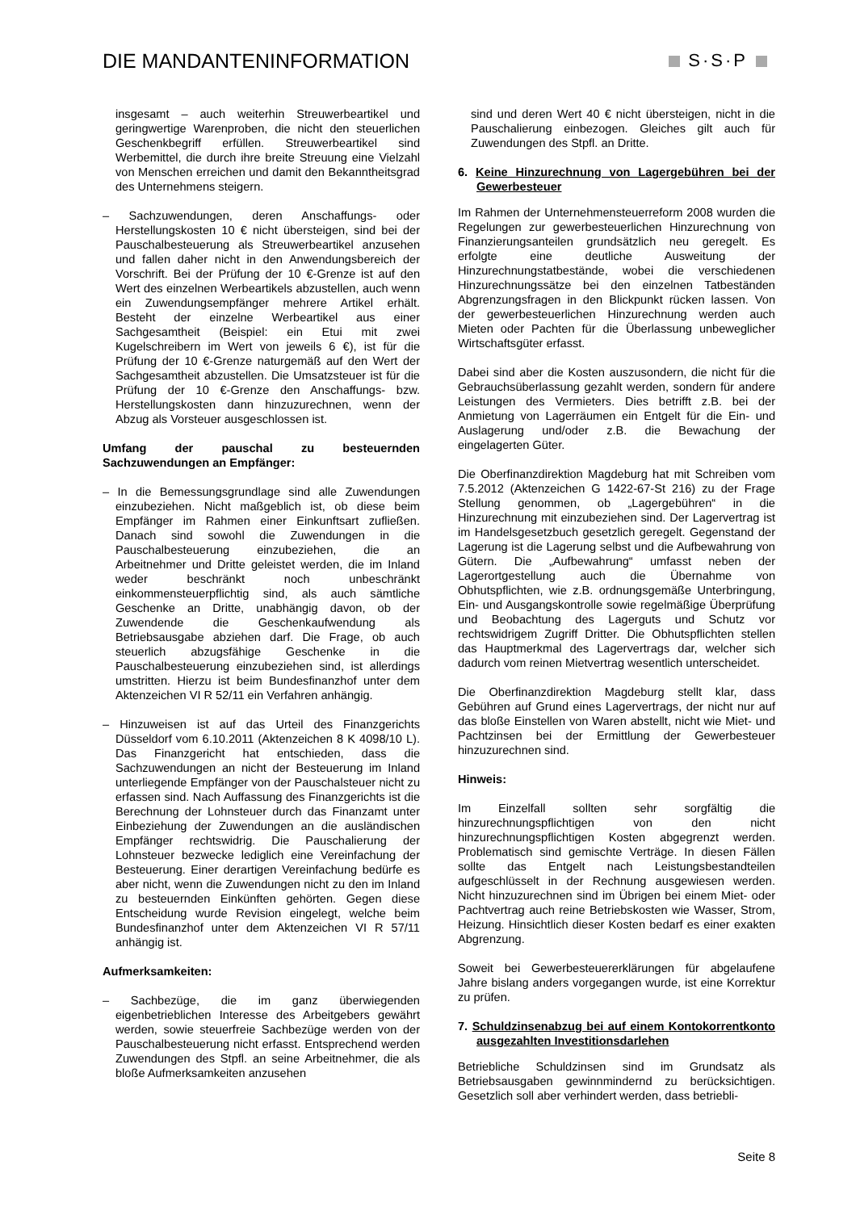DIE MANDANTENINFORMATION S·S·P
insgesamt – auch weiterhin Streuwerbeartikel und geringwertige Warenproben, die nicht den steuerlichen Geschenkbegriff erfüllen. Streuwerbeartikel sind Werbemittel, die durch ihre breite Streuung eine Vielzahl von Menschen erreichen und damit den Bekanntheitsgrad des Unternehmens steigern.
– Sachzuwendungen, deren Anschaffungs- oder Herstellungskosten 10 € nicht übersteigen, sind bei der Pauschalbesteuerung als Streuwerbeartikel anzusehen und fallen daher nicht in den Anwendungsbereich der Vorschrift. Bei der Prüfung der 10 €-Grenze ist auf den Wert des einzelnen Werbeartikels abzustellen, auch wenn ein Zuwendungsempfänger mehrere Artikel erhält. Besteht der einzelne Werbeartikel aus einer Sachgesamtheit (Beispiel: ein Etui mit zwei Kugelschreibern im Wert von jeweils 6 €), ist für die Prüfung der 10 €-Grenze naturgemäß auf den Wert der Sachgesamtheit abzustellen. Die Umsatzsteuer ist für die Prüfung der 10 €-Grenze den Anschaffungs- bzw. Herstellungskosten dann hinzuzurechnen, wenn der Abzug als Vorsteuer ausgeschlossen ist.
Umfang der pauschal zu besteuernden Sachzuwendungen an Empfänger:
– In die Bemessungsgrundlage sind alle Zuwendungen einzubeziehen. Nicht maßgeblich ist, ob diese beim Empfänger im Rahmen einer Einkunftsart zufließen. Danach sind sowohl die Zuwendungen in die Pauschalbesteuerung einzubeziehen, die an Arbeitnehmer und Dritte geleistet werden, die im Inland weder beschränkt noch unbeschränkt einkommensteuerpflichtig sind, als auch sämtliche Geschenke an Dritte, unabhängig davon, ob der Zuwendende die Geschenkaufwendung als Betriebsausgabe abziehen darf. Die Frage, ob auch steuerlich abzugsfähige Geschenke in die Pauschalbesteuerung einzubeziehen sind, ist allerdings umstritten. Hierzu ist beim Bundesfinanzhof unter dem Aktenzeichen VI R 52/11 ein Verfahren anhängig.
– Hinzuweisen ist auf das Urteil des Finanzgerichts Düsseldorf vom 6.10.2011 (Aktenzeichen 8 K 4098/10 L). Das Finanzgericht hat entschieden, dass die Sachzuwendungen an nicht der Besteuerung im Inland unterliegende Empfänger von der Pauschalsteuer nicht zu erfassen sind. Nach Auffassung des Finanzgerichts ist die Berechnung der Lohnsteuer durch das Finanzamt unter Einbeziehung der Zuwendungen an die ausländischen Empfänger rechtswidrig. Die Pauschalierung der Lohnsteuer bezwecke lediglich eine Vereinfachung der Besteuerung. Einer derartigen Vereinfachung bedürfe es aber nicht, wenn die Zuwendungen nicht zu den im Inland zu besteuernden Einkünften gehörten. Gegen diese Entscheidung wurde Revision eingelegt, welche beim Bundesfinanzhof unter dem Aktenzeichen VI R 57/11 anhängig ist.
Aufmerksamkeiten:
– Sachbezüge, die im ganz überwiegenden eigenbetrieblichen Interesse des Arbeitgebers gewährt werden, sowie steuerfreie Sachbezüge werden von der Pauschalbesteuerung nicht erfasst. Entsprechend werden Zuwendungen des Stpfl. an seine Arbeitnehmer, die als bloße Aufmerksamkeiten anzusehen
sind und deren Wert 40 € nicht übersteigen, nicht in die Pauschalierung einbezogen. Gleiches gilt auch für Zuwendungen des Stpfl. an Dritte.
6. Keine Hinzurechnung von Lagergebühren bei der Gewerbesteuer
Im Rahmen der Unternehmensteuerreform 2008 wurden die Regelungen zur gewerbesteuerlichen Hinzurechnung von Finanzierungsanteilen grundsätzlich neu geregelt. Es erfolgte eine deutliche Ausweitung der Hinzurechnungstatbestände, wobei die verschiedenen Hinzurechnungssätze bei den einzelnen Tatbeständen Abgrenzungsfragen in den Blickpunkt rücken lassen. Von der gewerbesteuerlichen Hinzurechnung werden auch Mieten oder Pachten für die Überlassung unbeweglicher Wirtschaftsgüter erfasst.
Dabei sind aber die Kosten auszusondern, die nicht für die Gebrauchsüberlassung gezahlt werden, sondern für andere Leistungen des Vermieters. Dies betrifft z.B. bei der Anmietung von Lagerräumen ein Entgelt für die Ein- und Auslagerung und/oder z.B. die Bewachung der eingelagerten Güter.
Die Oberfinanzdirektion Magdeburg hat mit Schreiben vom 7.5.2012 (Aktenzeichen G 1422-67-St 216) zu der Frage Stellung genommen, ob „Lagergebühren“ in die Hinzurechnung mit einzubeziehen sind. Der Lagervertrag ist im Handelsgesetzbuch gesetzlich geregelt. Gegenstand der Lagerung ist die Lagerung selbst und die Aufbewahrung von Gütern. Die „Aufbewahrung“ umfasst neben der Lagerortgestellung auch die Übernahme von Obhutspflichten, wie z.B. ordnungsgemäße Unterbringung, Ein- und Ausgangskontrolle sowie regelmäßige Überprüfung und Beobachtung des Lagerguts und Schutz vor rechtswidrigem Zugriff Dritter. Die Obhutspflichten stellen das Hauptmerkmal des Lagervertrags dar, welcher sich dadurch vom reinen Mietvertrag wesentlich unterscheidet.
Die Oberfinanzdirektion Magdeburg stellt klar, dass Gebühren auf Grund eines Lagervertrags, der nicht nur auf das bloße Einstellen von Waren abstellt, nicht wie Miet- und Pachtzinsen bei der Ermittlung der Gewerbesteuer hinzuzurechnen sind.
Hinweis:
Im Einzelfall sollten sehr sorgfältig die hinzurechnungspflichtigen von den nicht hinzurechnungspflichtigen Kosten abgegrenzt werden. Problematisch sind gemischte Verträge. In diesen Fällen sollte das Entgelt nach Leistungsbestandteilen aufgeschlüsselt in der Rechnung ausgewiesen werden. Nicht hinzuzurechnen sind im Übrigen bei einem Miet- oder Pachtvertrag auch reine Betriebskosten wie Wasser, Strom, Heizung. Hinsichtlich dieser Kosten bedarf es einer exakten Abgrenzung.
Soweit bei Gewerbesteuererklärungen für abgelaufene Jahre bislang anders vorgegangen wurde, ist eine Korrektur zu prüfen.
7. Schuldzinsenabzug bei auf einem Kontokorrentkonto ausgezahlten Investitionsdarlehen
Betriebliche Schuldzinsen sind im Grundsatz als Betriebsausgaben gewinnmindernd zu berücksichtigen. Gesetzlich soll aber verhindert werden, dass betriebli-
Seite 8